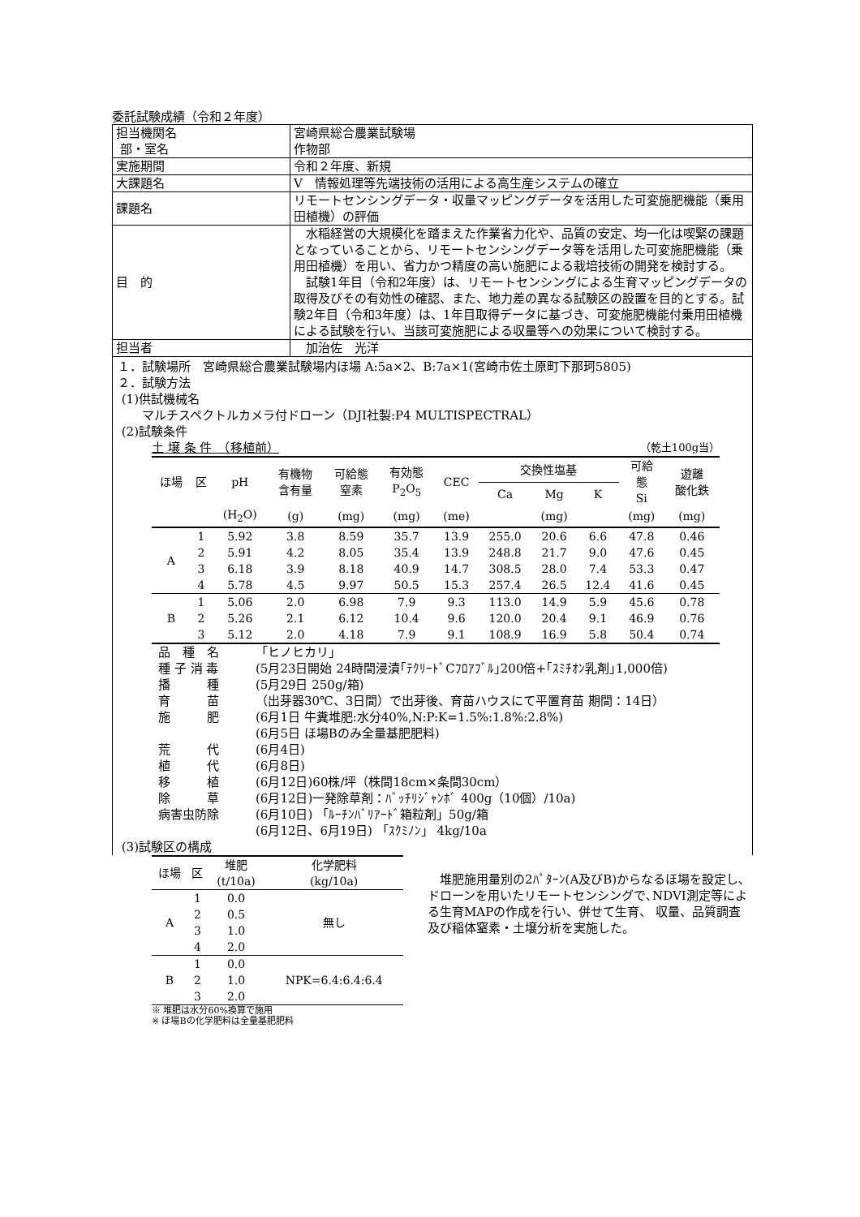委託試験成績（令和２年度）
| 担当機関名 部・室名 | 宮崎県総合農業試験場 作物部 |
| 実施期間 | 令和２年度、新規 |
| 大課題名 | Ⅴ 情報処理等先端技術の活用による高生産システムの確立 |
| 課題名 | リモートセンシングデータ・収量マッピングデータを活用した可変施肥機能（乗用田植機）の評価 |
| 目 的 | 水稲経営の大規模化を踏まえた作業省力化や、品質の安定、均一化は喫緊の課題となっていることから、リモートセンシングデータ等を活用した可変施肥機能（乗用田植機）を用い、省力かつ精度の高い施肥による栽培技術の開発を検討する。 試験1年目（令和2年度）は、リモートセンシングによる生育マッピングデータの取得及びその有効性の確認、また、地力差の異なる試験区の設置を目的とする。試験2年目（令和3年度）は、1年目取得データに基づき、可変施肥機能付乗用田植機による試験を行い、当該可変施肥による収量等への効果について検討する。 |
| 担当者 | 加治佐 光洋 |
１．試験場所　宮崎県総合農業試験場内ほ場 A:5a×2、B:7a×1(宮崎市佐土原町下那珂5805)
２．試験方法
(1)供試機械名
マルチスペクトルカメラ付ドローン（DJI社製:P4 MULTISPECTRAL）
(2)試験条件
土 壌 条 件　（移植前） （乾土100g当）
| ほ場 | 区 | pH | 有機物 含有量 | 可給態 窒素 | 有効態 P<sub>2</sub>O<sub>5</sub> | CEC | 交換性塩基 | | | 可給 態 Si | 遊離 酸化鉄 |
| --- | --- | --- | --- | --- | --- | --- | --- | --- | --- | --- | --- |
| | | | | | | | Ca | Mg | K | | |
| | | (H<sub>2</sub>O) | (g) | (mg) | (mg) | (me) | | (mg) | | (mg) | (mg) |
| A | 1 | 5.92 | 3.8 | 8.59 | 35.7 | 13.9 | 255.0 | 20.6 | 6.6 | 47.8 | 0.46 |
| | 2 | 5.91 | 4.2 | 8.05 | 35.4 | 13.9 | 248.8 | 21.7 | 9.0 | 47.6 | 0.45 |
| | 3 | 6.18 | 3.9 | 8.18 | 40.9 | 14.7 | 308.5 | 28.0 | 7.4 | 53.3 | 0.47 |
| | 4 | 5.78 | 4.5 | 9.97 | 50.5 | 15.3 | 257.4 | 26.5 | 12.4 | 41.6 | 0.45 |
| B | 1 | 5.06 | 2.0 | 6.98 | 7.9 | 9.3 | 113.0 | 14.9 | 5.9 | 45.6 | 0.78 |
| | 2 | 5.26 | 2.1 | 6.12 | 10.4 | 9.6 | 120.0 | 20.4 | 9.1 | 46.9 | 0.76 |
| | 3 | 5.12 | 2.0 | 4.18 | 7.9 | 9.1 | 108.9 | 16.9 | 5.8 | 50.4 | 0.74 |
品　種　名 「ヒノヒカリ」
種 子 消 毒 (5月23日開始 24時間浸漬｢ﾃｸﾘｰﾄﾞCﾌﾛｱﾌﾞﾙ｣200倍+｢ｽﾐﾁｵﾝ乳剤｣1,000倍)
播　　　種 (5月29日 250g/箱)
育　　　苗 （出芽器30℃、3日間）で出芽後、育苗ハウスにて平置育苗 期間：14日）
施　　　肥 (6月1日 牛糞堆肥:水分40%,N:P:K=1.5%:1.8%:2.8%)
(6月5日 ほ場Bのみ全量基肥肥料)
荒　　　代 (6月4日)
植　　　代 (6月8日)
移　　　植 (6月12日)60株/坪（株間18cm×条間30cm）
除　　　草 (6月12日)一発除草剤：ﾊﾞｯﾁﾘｼﾞｬﾝﾎﾞ 400g（10個）/10a)
病害虫防除 (6月10日) 「ﾙｰﾁﾝﾊﾞﾘｱｰﾄﾞ箱粒剤」50g/箱
(6月12日、6月19日) 「ｽｸﾐﾉﾝ」 4kg/10a
(3)試験区の構成
| ほ場 | 区 | 堆肥 (t/10a) | 化学肥料 (kg/10a) |
| --- | --- | --- | --- |
| A | 1 | 0.0 | 無し |
| | 2 | 0.5 | |
| | 3 | 1.0 | |
| | 4 | 2.0 | |
| B | 1 | 0.0 | NPK=6.4:6.4:6.4 |
| | 2 | 1.0 | |
| | 3 | 2.0 | |
※ 堆肥は水分60%換算で施用
※ ほ場Bの化学肥料は全量基肥肥料
　堆肥施用量別の2ﾊﾟﾀｰﾝ(A及びB)からなるほ場を設定し､ドローンを用いたリモートセンシングで､NDVI測定等による生育MAPの作成を行い、併せて生育、 収量、品質調査及び稲体窒素・土壌分析を実施した。